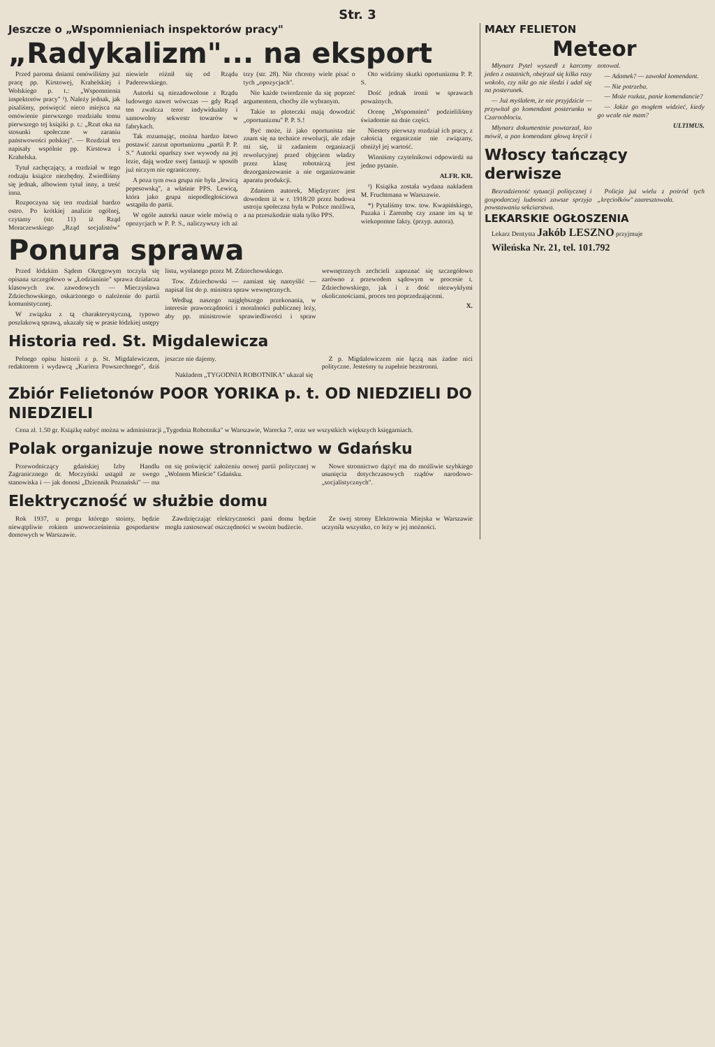Str. 3
Jeszcze o „Wspomnieniach inspektorów pracy"
„Radykalizm"... na eksport
Przed paroma dniami omówiliśmy już pracę pp. Kirstowej, Krahelskiej i Wolskiego p. t.: „Wspomnienia inspektorów pracy" ¹). Należy jednak, jak pisaliśmy, poświęcić nieco miejsca na omówienie pierwszego rozdziału tomu pierwszego tej książki p. t.: „Rzut oka na stosunki społeczne w zaraniu państwowości polskiej". — Rozdział ten napisały wspólnie pp. Kirstowa i Krahelska.
Tytuł zachęcający, a rozdział w tego rodzaju książce niezbędny. Zwiedliśmy się jednak, albowiem tytuł inny, a treść inna.
Rozpoczyna się ten rozdział bardzo ostro. Po krótkiej analizie ogólnej, czytamy (str. 11) iż Rząd Moraczewskiego „Rząd socjalistów" niewiele różnił się od Rządu Paderewskiego.
Autorki są niezadowolone z Rządu ludowego nawet wówczas — gdy Rząd ten zwalcza teror indywidualny i samowolny sekwestr towarów w fabrykach.
Tak rozumując, można bardzo łatwo postawić zarzut oportunizmu „partii P. P. S." Autorki oparłszy swe wywody na jej lezie, dają wodze swej fantazji w sposób już niczym nie ograniczony.
A poza tym owa grupa nie była „lewicą pepesowską", a właśnie PPS. Lewicą, która jako grupa niepodległościowa wstąpiła do partii.
W ogóle autorki nasze wiele mówią o opozycjach w P. P. S., naliczywszy ich aż trzy (str. 28). Nie chcemy wiele pisać o tych „opozycjach".
Nie każde twierdzenie da się poprzeć argumentem, choćby źle wybranym.
Takie to ploteczki mają dowodzić „oportunizmu" P. P. S.!
Być może, iż jako oportunista nie znam się na technice rewolucji, ale zdaje mi się, iż zadaniem organizacji rewolucyjnej przed objęciem władzy przez klasę robotniczą jest dezorganizowanie a nie organizowanie aparatu produkcji.
Zdaniem autorek, Międzyrzec jest dowodem iż w r. 1918/20 przez budowa ustroju społeczna była w Polsce możliwa, a na przeszkodzie stała tylko PPS.
Oto widzimy skutki oportunizmu P. P. S.
Dość jednak ironii w sprawach poważnych.
Ocenę „Wspomnień" podzieliliśmy świadomie na dnie części.
Niestety pierwszy rozdział ich pracy, z całością organicznie nie związany, obniżył jej wartość.
Winniśmy czytelnikowi odpowiedź na jedno pytanie.
ALFR. KR.
¹) Książka została wydana nakładem M. Fruchtmana w Warszawie.
*) Pytaliśmy tow. tow. Kwapińskiego, Puzaka i Zarembę czy znane im są te wiekopomne fakty. (przyp. autora).
Ponura sprawa
Przed łódzkim Sądem Okręgowym toczyła się opisana szczegółowo w „Łodzianinie" sprawa działacza klasowych zw. zawodowych — Mieczysława Zdziechowskiego, oskarżonego o należenie do partii komunistycznej.
W związku z tą charakterystyczną, typowo poszlakową sprawą, ukazały się w prasie łódzkiej ustępy listu, wysłanego przez M. Zdziechowskiego.
Tow. Zdziechowski — zamiast się namyślić — napisał list do p. ministra spraw wewnętrznych.
Według naszego najgłębszego przekonania, w interesie praworządności i moralności publicznej leży, aby pp. ministrowie sprawiedliwości i spraw wewnętrznych zechcieli zapoznać się szczegółowo zarówno z przewodem sądowym w procesie t. Zdziechowskiego, jak i z dość niezwykłymi okolicznościami, proces ten poprzedzającemi.
X.
Historia red. St. Migdalewicza
Pełnego opisu historii z p. St. Migdalewiczem, redaktorem i wydawcą „Kuriera Powszechnego", dziś jeszcze nie dajemy.
Z p. Migdalewiczem nie łączą nas żadne nici polityczne. Jesteśmy tu zupełnie bezstronni.
Nakładem „TYGODNIA ROBOTNIKA" ukazał się
Zbiór Felietonów POOR YORIKA p. t. OD NIEDZIELI DO NIEDZIELI
Cena zł. 1.50 gr. Książkę nabyć można w administracji „Tygodnia Robotnika" w Warszawie, Warecka 7, oraz we wszystkich większych księgarniach.
Polak organizuje nowe stronnictwo w Gdańsku
Przewodniczący gdańskiej Izby Handlu Zagranicznego dr. Moczyński ustąpił ze swego stanowiska i — jak donosi „Dziennik Poznański" — ma on się poświęcić założeniu nowej partii politycznej w „Wolnem Mieście" Gdańsku.
Nowe stronnictwo dążyć ma do możliwie szybkiego usunięcia dotychczasowych rządów narodowo-„socjalistycznych".
Elektryczność w służbie domu
Rok 1937, u progu którego stoimy, będzie niewątpliwie rokiem unowocześnienia gospodarstw domowych w Warszawie.
Zawdzięczając elektryczności pani domu będzie mogła zastosować oszczędności w swoim budżecie.
Ze swej strony Elektrownia Miejska w Warszawie uczyniła wszystko, co leży w jej możności.
MAŁY FELIETON
Meteor
Młynarz Pytel wyszedł z karczmy jeden z ostatnich, obejrzał się kilka razy wokoło, czy nikt go nie śledzi i udał się na posterunek.
— Już myślałem, że nie przyjdzicie — przywitał go komendant posterunku w Czarnoblociu.
Młynarz dokumentnie powtarzał, kto mówił, a pan komendant głową kręcił i notował.
— Adamek? — zawołał komendant.
— Nie potrzeba.
— Może rozkaz, panie komendancie?
— Jakże go mogłem widzieć, kiedy go wcale nie mam?
ULTIMUS.
Włoscy tańczący derwisze
Bezradzieność sytuacji politycznej i gospodarczej ludności zawsze sprzyja powstawaniu sekciarstwa.
Policja już wielu z pośród tych „kręciołków" zaaresztowała.
LEKARSKIE OGŁOSZENIA
Lekarz Dentysta Jakób LESZNO przyjmuje
Wileńska Nr. 21, tel. 101.792